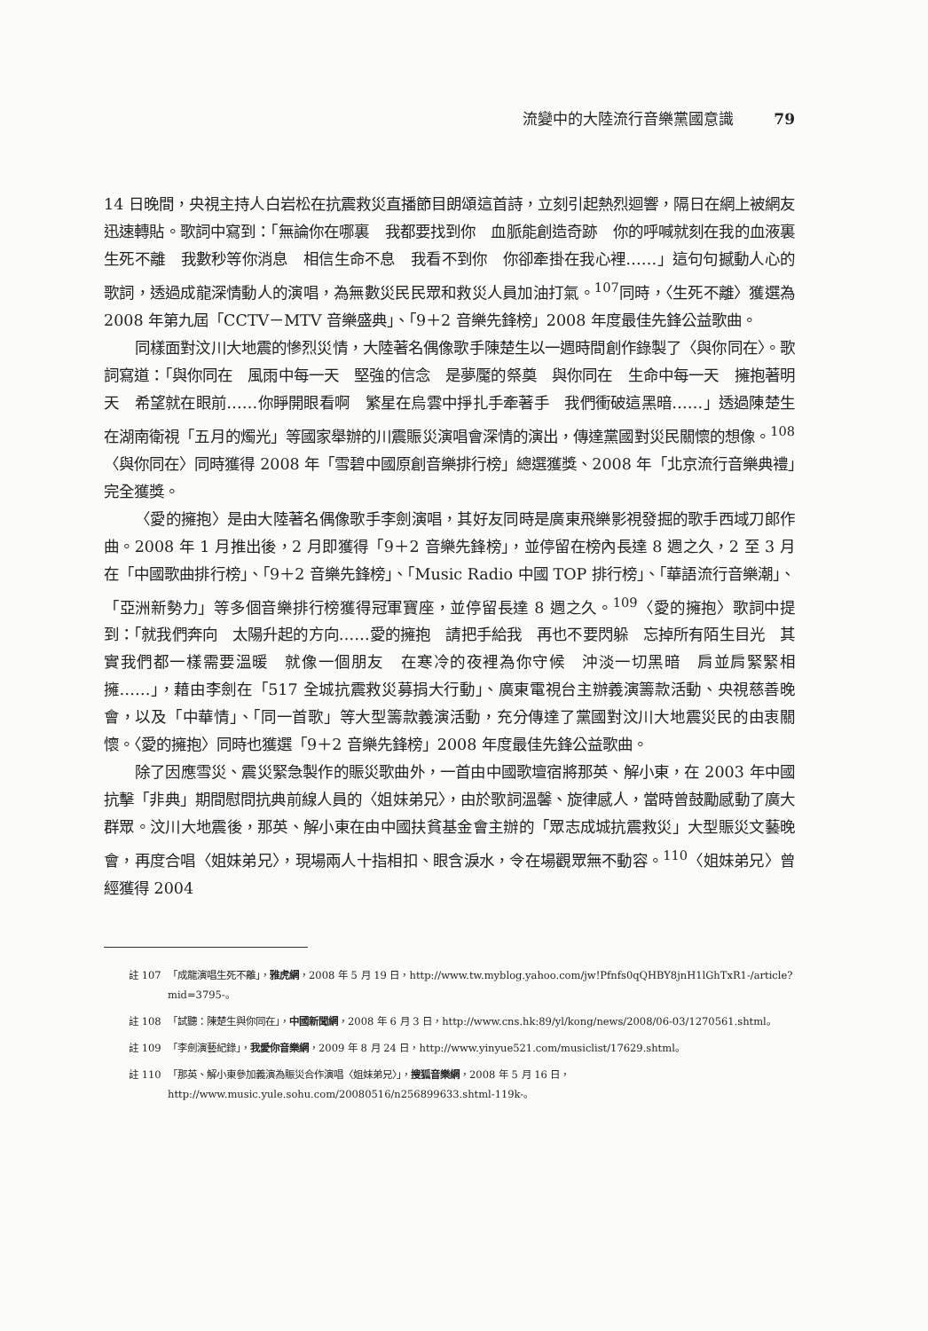流變中的大陸流行音樂黨國意識 79
14 日晚間，央視主持人白岩松在抗震救災直播節目朗頌這首詩，立刻引起熱烈迴響，隔日在網上被網友迅速轉貼。歌詞中寫到：「無論你在哪裏　我都要找到你　血脈能創造奇跡　你的呼喊就刻在我的血液裏　生死不離　我數秒等你消息　相信生命不息　我看不到你　你卻牽掛在我心裡……」這句句撼動人心的歌詞，透過成龍深情動人的演唱，為無數災民民眾和救災人員加油打氣。<sup>107</sup>同時，〈生死不離〉獲選為 2008 年第九屆「CCTV－MTV 音樂盛典」、「9＋2 音樂先鋒榜」2008 年度最佳先鋒公益歌曲。
同樣面對汶川大地震的慘烈災情，大陸著名偶像歌手陳楚生以一週時間創作錄製了〈與你同在〉。歌詞寫道：「與你同在　風雨中每一天　堅強的信念　是夢魘的祭奠　與你同在　生命中每一天　擁抱著明天　希望就在眼前……你睜開眼看啊　繁星在烏雲中掙扎手牽著手　我們衝破這黑暗……」透過陳楚生在湖南衛視「五月的燭光」等國家舉辦的川震賑災演唱會深情的演出，傳達黨國對災民關懷的想像。<sup>108</sup>〈與你同在〉同時獲得 2008 年「雪碧中國原創音樂排行榜」總選獲獎、2008 年「北京流行音樂典禮」完全獲獎。
〈愛的擁抱〉是由大陸著名偶像歌手李劍演唱，其好友同時是廣東飛樂影視發掘的歌手西域刀郎作曲。2008 年 1 月推出後，2 月即獲得「9＋2 音樂先鋒榜」，並停留在榜內長達 8 週之久，2 至 3 月在「中國歌曲排行榜」、「9＋2 音樂先鋒榜」、「Music Radio 中國 TOP 排行榜」、「華語流行音樂潮」、「亞洲新勢力」等多個音樂排行榜獲得冠軍寶座，並停留長達 8 週之久。<sup>109</sup>〈愛的擁抱〉歌詞中提到：「就我們奔向　太陽升起的方向……愛的擁抱　請把手給我　再也不要閃躲　忘掉所有陌生目光　其實我們都一樣需要溫暖　就像一個朋友　在寒冷的夜裡為你守候　沖淡一切黑暗　肩並肩緊緊相擁……」，藉由李劍在「517 全城抗震救災募捐大行動」、廣東電視台主辦義演籌款活動、央視慈善晚會，以及「中華情」、「同一首歌」等大型籌款義演活動，充分傳達了黨國對汶川大地震災民的由衷關懷。〈愛的擁抱〉同時也獲選「9＋2 音樂先鋒榜」2008 年度最佳先鋒公益歌曲。
除了因應雪災、震災緊急製作的賑災歌曲外，一首由中國歌壇宿將那英、解小東，在 2003 年中國抗擊「非典」期間慰問抗典前線人員的〈姐妹弟兄〉，由於歌詞溫馨、旋律感人，當時曾鼓勵感動了廣大群眾。汶川大地震後，那英、解小東在由中國扶貧基金會主辦的「眾志成城抗震救災」大型賑災文藝晚會，再度合唱〈姐妹弟兄〉，現場兩人十指相扣、眼含淚水，令在場觀眾無不動容。<sup>110</sup>〈姐妹弟兄〉曾經獲得 2004
註 107 「成龍演唱生死不離」，雅虎網，2008 年 5 月 19 日，http://www.tw.myblog.yahoo.com/jw!Pfnfs0qQHBY8jnH1lGhTxR1-/article?mid=3795-。
註 108 「試聽：陳楚生與你同在」，中國新聞網，2008 年 6 月 3 日，http://www.cns.hk:89/yl/kong/news/2008/06-03/1270561.shtml。
註 109 「李劍演藝紀錄」，我愛你音樂網，2009 年 8 月 24 日，http://www.yinyue521.com/musiclist/17629.shtml。
註 110 「那英、解小東參加義演為賑災合作演唱〈姐妹弟兄〉」，搜狐音樂網，2008 年 5 月 16 日，http://www.music.yule.sohu.com/20080516/n256899633.shtml-119k-。